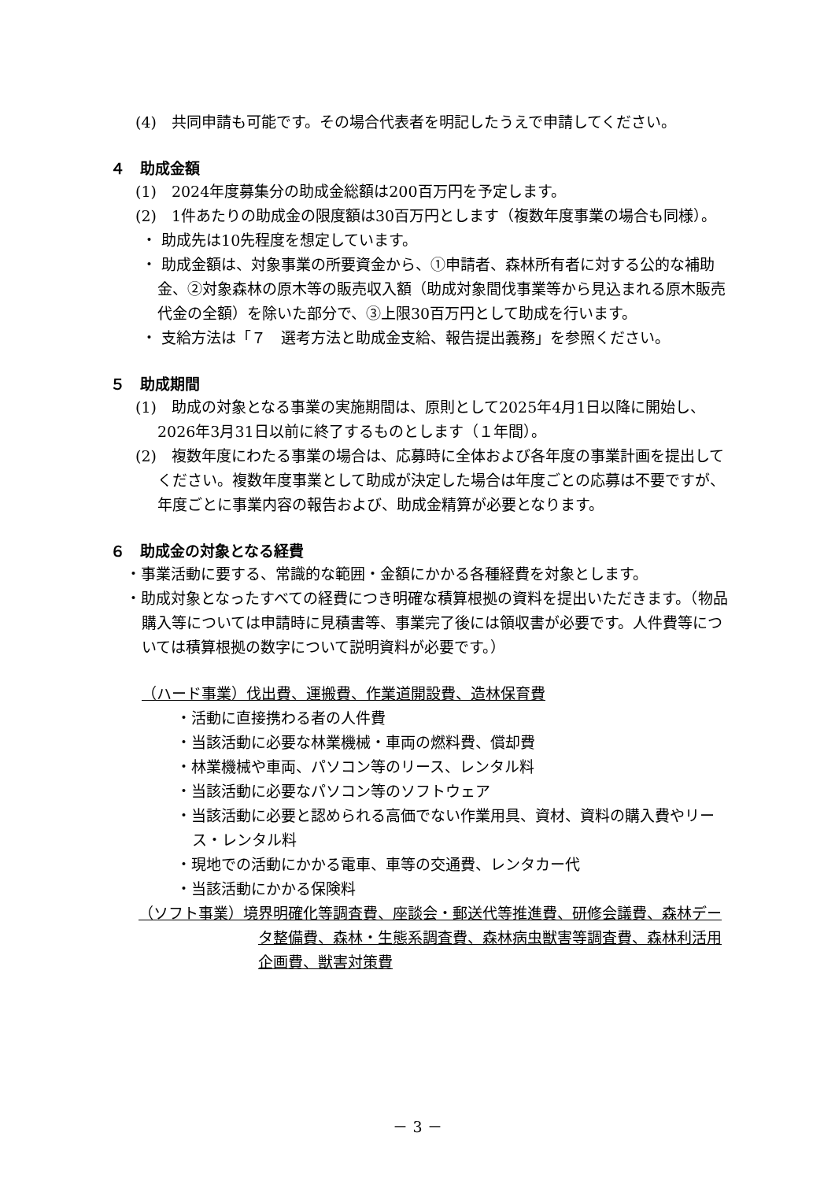(4)　共同申請も可能です。その場合代表者を明記したうえで申請してください。
４　助成金額
(1)　2024年度募集分の助成金総額は200百万円を予定します。
(2)　1件あたりの助成金の限度額は30百万円とします（複数年度事業の場合も同様）。
・ 助成先は10先程度を想定しています。
・ 助成金額は、対象事業の所要資金から、①申請者、森林所有者に対する公的な補助金、②対象森林の原木等の販売収入額（助成対象間伐事業等から見込まれる原木販売代金の全額）を除いた部分で、③上限30百万円として助成を行います。
・ 支給方法は「７　選考方法と助成金支給、報告提出義務」を参照ください。
５　助成期間
(1)　助成の対象となる事業の実施期間は、原則として2025年4月1日以降に開始し、2026年3月31日以前に終了するものとします（１年間）。
(2)　複数年度にわたる事業の場合は、応募時に全体および各年度の事業計画を提出してください。複数年度事業として助成が決定した場合は年度ごとの応募は不要ですが、年度ごとに事業内容の報告および、助成金精算が必要となります。
６　助成金の対象となる経費
・事業活動に要する、常識的な範囲・金額にかかる各種経費を対象とします。
・助成対象となったすべての経費につき明確な積算根拠の資料を提出いただきます。（物品購入等については申請時に見積書等、事業完了後には領収書が必要です。人件費等については積算根拠の数字について説明資料が必要です。）
（ハード事業）伐出費、運搬費、作業道開設費、造林保育費
・活動に直接携わる者の人件費
・当該活動に必要な林業機械・車両の燃料費、償却費
・林業機械や車両、パソコン等のリース、レンタル料
・当該活動に必要なパソコン等のソフトウェア
・当該活動に必要と認められる高価でない作業用具、資材、資料の購入費やリース・レンタル料
・現地での活動にかかる電車、車等の交通費、レンタカー代
・当該活動にかかる保険料
（ソフト事業）境界明確化等調査費、座談会・郵送代等推進費、研修会議費、森林データ整備費、森林・生態系調査費、森林病虫獣害等調査費、森林利活用企画費、獣害対策費
－ 3 －